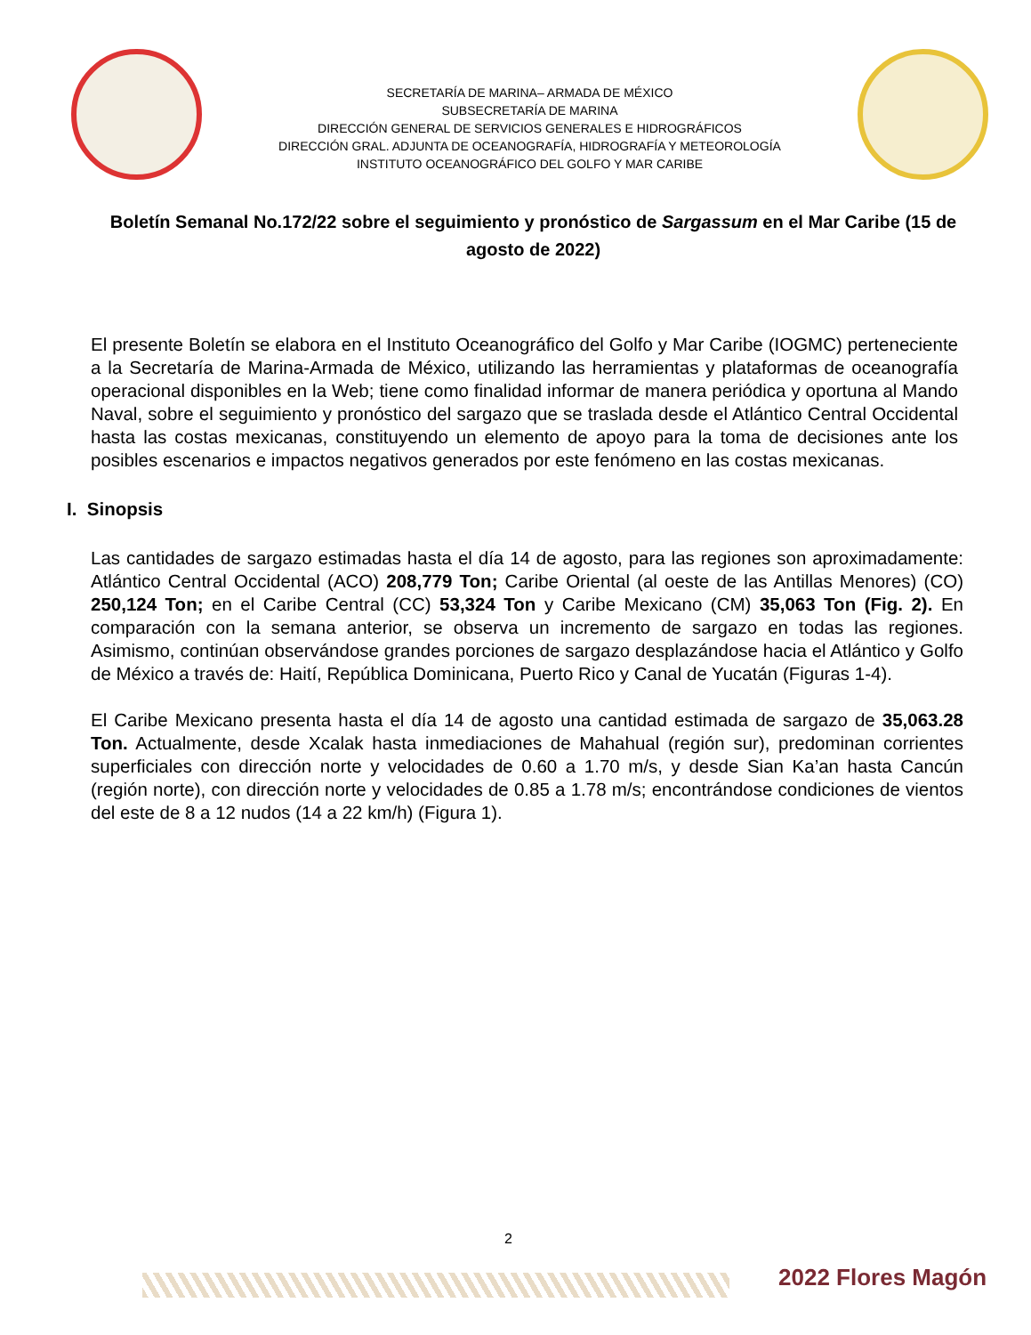SECRETARÍA DE MARINA– ARMADA DE MÉXICO
SUBSECRETARÍA DE MARINA
DIRECCIÓN GENERAL DE SERVICIOS GENERALES E HIDROGRÁFICOS
DIRECCIÓN GRAL. ADJUNTA DE OCEANOGRAFÍA, HIDROGRAFÍA Y METEOROLOGÍA
INSTITUTO OCEANOGRÁFICO DEL GOLFO Y MAR CARIBE
Boletín Semanal No.172/22 sobre el seguimiento y pronóstico de Sargassum en el Mar Caribe (15 de agosto de 2022)
El presente Boletín se elabora en el Instituto Oceanográfico del Golfo y Mar Caribe (IOGMC) perteneciente a la Secretaría de Marina-Armada de México, utilizando las herramientas y plataformas de oceanografía operacional disponibles en la Web; tiene como finalidad informar de manera periódica y oportuna al Mando Naval, sobre el seguimiento y pronóstico del sargazo que se traslada desde el Atlántico Central Occidental hasta las costas mexicanas, constituyendo un elemento de apoyo para la toma de decisiones ante los posibles escenarios e impactos negativos generados por este fenómeno en las costas mexicanas.
I. Sinopsis
Las cantidades de sargazo estimadas hasta el día 14 de agosto, para las regiones son aproximadamente: Atlántico Central Occidental (ACO) 208,779 Ton; Caribe Oriental (al oeste de las Antillas Menores) (CO) 250,124 Ton; en el Caribe Central (CC) 53,324 Ton y Caribe Mexicano (CM) 35,063 Ton (Fig. 2). En comparación con la semana anterior, se observa un incremento de sargazo en todas las regiones. Asimismo, continúan observándose grandes porciones de sargazo desplazándose hacia el Atlántico y Golfo de México a través de: Haití, República Dominicana, Puerto Rico y Canal de Yucatán (Figuras 1-4).
El Caribe Mexicano presenta hasta el día 14 de agosto una cantidad estimada de sargazo de 35,063.28 Ton. Actualmente, desde Xcalak hasta inmediaciones de Mahahual (región sur), predominan corrientes superficiales con dirección norte y velocidades de 0.60 a 1.70 m/s, y desde Sian Ka’an hasta Cancún (región norte), con dirección norte y velocidades de 0.85 a 1.78 m/s; encontrándose condiciones de vientos del este de 8 a 12 nudos (14 a 22 km/h) (Figura 1).
2
2022 Flores Magón